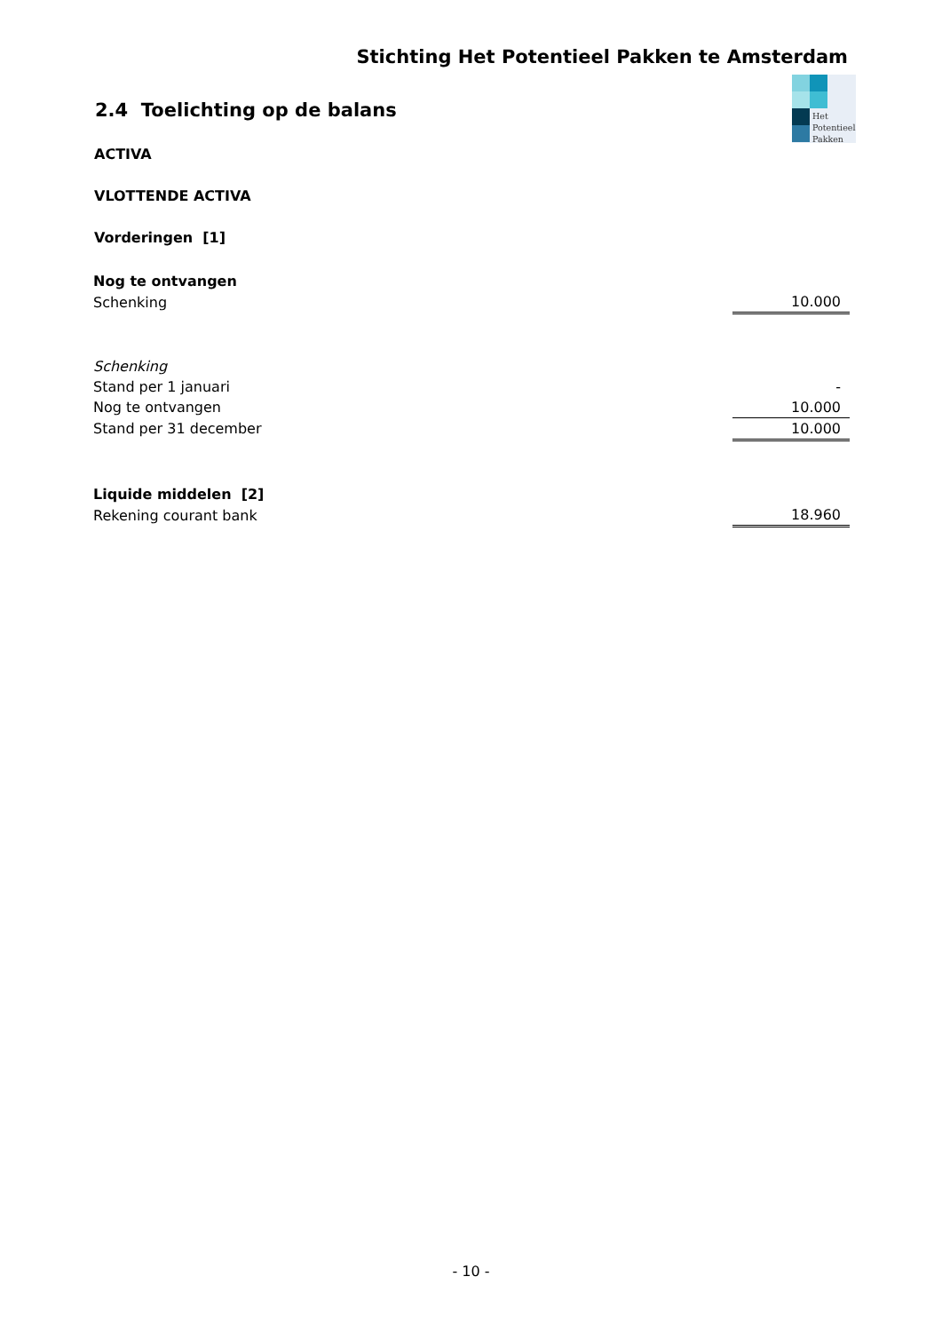Stichting Het Potentieel Pakken te Amsterdam
Het
Potentieel
Pakken
2.4 Toelichting op de balans
ACTIVA
VLOTTENDE ACTIVA
Vorderingen [1]
| Nog te ontvangen | |
| Schenking | 10.000 |
| Schenking | |
| Stand per 1 januari | - |
| Nog te ontvangen | 10.000 |
| Stand per 31 december | 10.000 |
| Liquide middelen [2] | |
| Rekening courant bank | 18.960 |
- 10 -